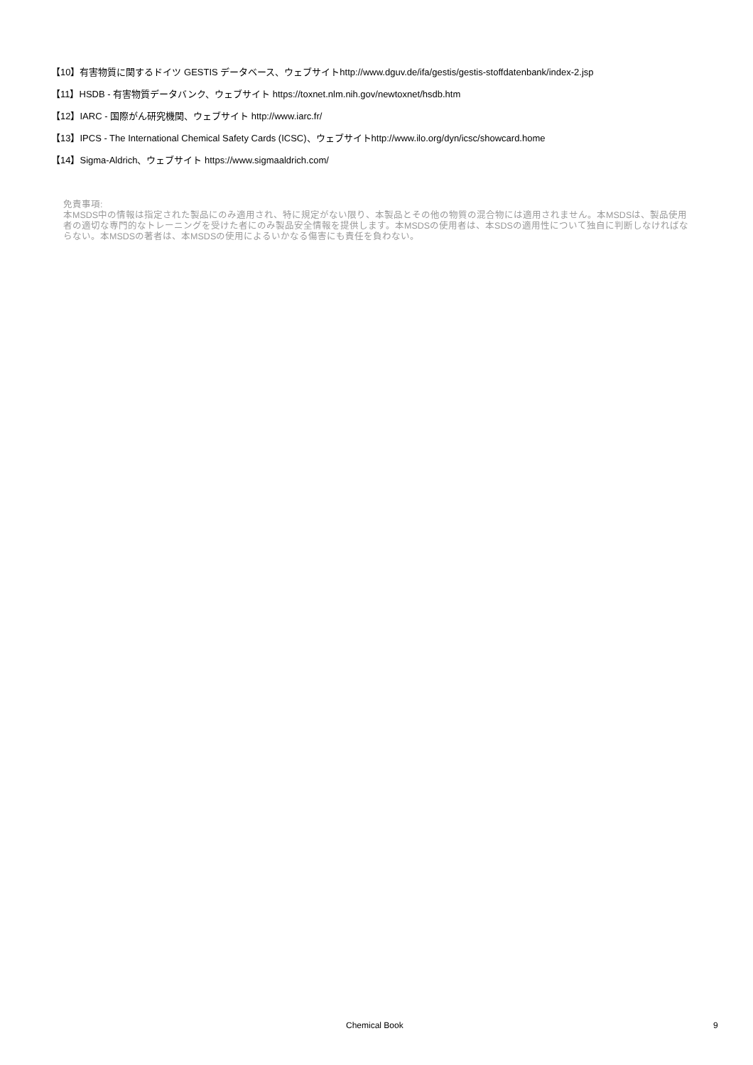【10】有害物質に関するドイツ GESTIS データベース、ウェブサイトhttp://www.dguv.de/ifa/gestis/gestis-stoffdatenbank/index-2.jsp
【11】HSDB - 有害物質データバンク、ウェブサイト https://toxnet.nlm.nih.gov/newtoxnet/hsdb.htm
【12】IARC - 国際がん研究機関、ウェブサイト http://www.iarc.fr/
【13】IPCS - The International Chemical Safety Cards (ICSC)、ウェブサイトhttp://www.ilo.org/dyn/icsc/showcard.home
【14】Sigma-Aldrich、ウェブサイト https://www.sigmaaldrich.com/
免責事項:
本MSDS中の情報は指定された製品にのみ適用され、特に規定がない限り、本製品とその他の物質の混合物には適用されません。本MSDSは、製品使用者の適切な専門的なトレーニングを受けた者にのみ製品安全情報を提供します。本MSDSの使用者は、本SDSの適用性について独自に判断しなければならない。本MSDSの著者は、本MSDSの使用によるいかなる傷害にも責任を負わない。
Chemical Book 9